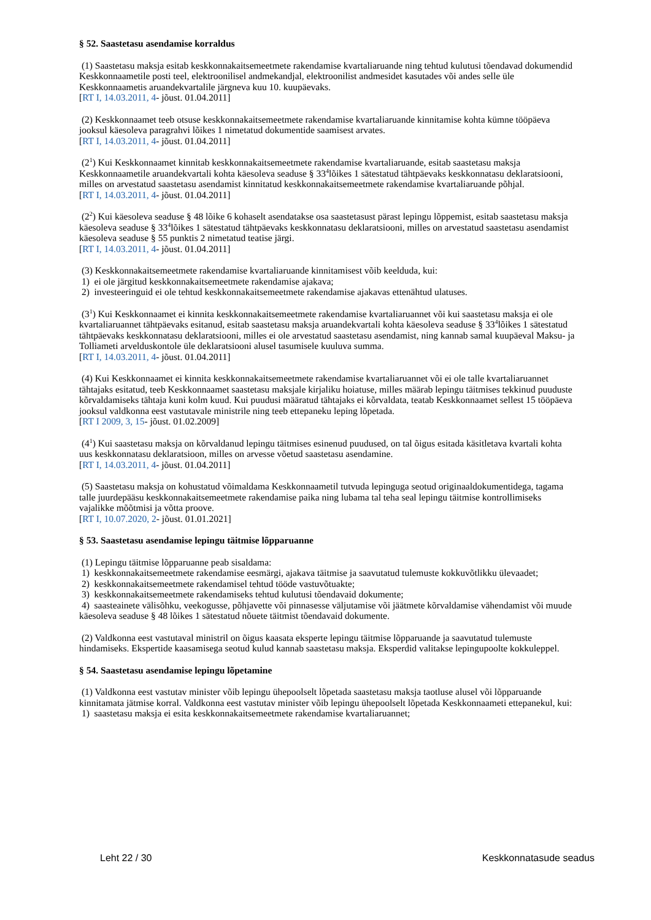§ 52. Saastetasu asendamise korraldus
(1) Saastetasu maksja esitab keskkonnakaitsemeetmete rakendamise kvartaliaruande ning tehtud kulutusi tõendavad dokumendid Keskkonnaametile posti teel, elektroonilisel andmekandjal, elektroonilist andmesidet kasutades või andes selle üle Keskkonnaametis aruandekvartalile järgneva kuu 10. kuupäevaks.
[RT I, 14.03.2011, 4- jõust. 01.04.2011]
(2) Keskkonnaamet teeb otsuse keskkonnakaitsemeetmete rakendamise kvartaliaruande kinnitamise kohta kümne tööpäeva jooksul käesoleva paragrahvi lõikes 1 nimetatud dokumentide saamisest arvates.
[RT I, 14.03.2011, 4- jõust. 01.04.2011]
(2<sup>1</sup>) Kui Keskkonnaamet kinnitab keskkonnakaitsemeetmete rakendamise kvartaliaruande, esitab saastetasu maksja Keskkonnaametile aruandekvartali kohta käesoleva seaduse § 33<sup>4</sup>lõikes 1 sätestatud tähtpäevaks keskkonnatasu deklaratsiooni, milles on arvestatud saastetasu asendamist kinnitatud keskkonnakaitsemeetmete rakendamise kvartaliaruande põhjal.
[RT I, 14.03.2011, 4- jõust. 01.04.2011]
(2<sup>2</sup>) Kui käesoleva seaduse § 48 lõike 6 kohaselt asendatakse osa saastetasust pärast lepingu lõppemist, esitab saastetasu maksja käesoleva seaduse § 33<sup>4</sup>lõikes 1 sätestatud tähtpäevaks keskkonnatasu deklaratsiooni, milles on arvestatud saastetasu asendamist käesoleva seaduse § 55 punktis 2 nimetatud teatise järgi.
[RT I, 14.03.2011, 4- jõust. 01.04.2011]
(3) Keskkonnakaitsemeetmete rakendamise kvartaliaruande kinnitamisest võib keelduda, kui:
1) ei ole järgitud keskkonnakaitsemeetmete rakendamise ajakava;
2) investeeringuid ei ole tehtud keskkonnakaitsemeetmete rakendamise ajakavas ettenähtud ulatuses.
(3<sup>1</sup>) Kui Keskkonnaamet ei kinnita keskkonnakaitsemeetmete rakendamise kvartaliaruannet või kui saastetasu maksja ei ole kvartaliaruannet tähtpäevaks esitanud, esitab saastetasu maksja aruandekvartali kohta käesoleva seaduse § 33<sup>4</sup>lõikes 1 sätestatud tähtpäevaks keskkonnatasu deklaratsiooni, milles ei ole arvestatud saastetasu asendamist, ning kannab samal kuupäeval Maksu- ja Tolliameti arvelduskontole üle deklaratsiooni alusel tasumisele kuuluva summa.
[RT I, 14.03.2011, 4- jõust. 01.04.2011]
(4) Kui Keskkonnaamet ei kinnita keskkonnakaitsemeetmete rakendamise kvartaliaruannet või ei ole talle kvartaliaruannet tähtajaks esitatud, teeb Keskkonnaamet saastetasu maksjale kirjaliku hoiatuse, milles määrab lepingu täitmises tekkinud puuduste kõrvaldamiseks tähtaja kuni kolm kuud. Kui puudusi määratud tähtajaks ei kõrvaldata, teatab Keskkonnaamet sellest 15 tööpäeva jooksul valdkonna eest vastutavale ministrile ning teeb ettepaneku leping lõpetada.
[RT I 2009, 3, 15- jõust. 01.02.2009]
(4<sup>1</sup>) Kui saastetasu maksja on kõrvaldanud lepingu täitmises esinenud puudused, on tal õigus esitada käsitletava kvartali kohta uus keskkonnatasu deklaratsioon, milles on arvesse võetud saastetasu asendamine.
[RT I, 14.03.2011, 4- jõust. 01.04.2011]
(5) Saastetasu maksja on kohustatud võimaldama Keskkonnaametil tutvuda lepinguga seotud originaaldokumentidega, tagama talle juurdepääsu keskkonnakaitsemeetmete rakendamise paika ning lubama tal teha seal lepingu täitmise kontrollimiseks vajalikke mõõtmisi ja võtta proove.
[RT I, 10.07.2020, 2- jõust. 01.01.2021]
§ 53. Saastetasu asendamise lepingu täitmise lõpparuanne
(1) Lepingu täitmise lõpparuanne peab sisaldama:
1) keskkonnakaitsemeetmete rakendamise eesmärgi, ajakava täitmise ja saavutatud tulemuste kokkuvõtlikku ülevaadet;
2) keskkonnakaitsemeetmete rakendamisel tehtud tööde vastuvõtuakte;
3) keskkonnakaitsemeetmete rakendamiseks tehtud kulutusi tõendavaid dokumente;
4) saasteainete välisõhku, veekogusse, põhjavette või pinnasesse väljutamise või jäätmete kõrvaldamise vähendamist või muude käesoleva seaduse § 48 lõikes 1 sätestatud nõuete täitmist tõendavaid dokumente.
(2) Valdkonna eest vastutaval ministril on õigus kaasata eksperte lepingu täitmise lõpparuande ja saavutatud tulemuste hindamiseks. Ekspertide kaasamisega seotud kulud kannab saastetasu maksja. Eksperdid valitakse lepingupoolte kokkuleppel.
§ 54. Saastetasu asendamise lepingu lõpetamine
(1) Valdkonna eest vastutav minister võib lepingu ühepoolselt lõpetada saastetasu maksja taotluse alusel või lõpparuande kinnitamata jätmise korral. Valdkonna eest vastutav minister võib lepingu ühepoolselt lõpetada Keskkonnaameti ettepanekul, kui:
1) saastetasu maksja ei esita keskkonnakaitsemeetmete rakendamise kvartaliaruannet;
Leht 22 / 30 Keskkonnatasude seadus